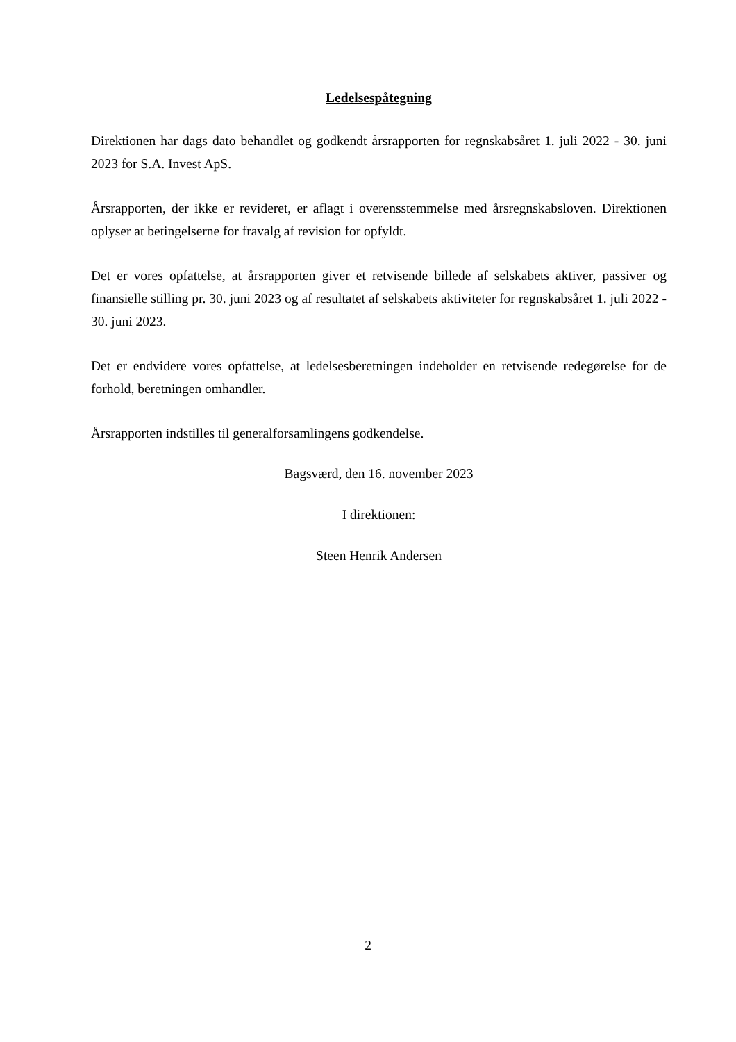Ledelsespåtegning
Direktionen har dags dato behandlet og godkendt årsrapporten for regnskabsåret 1. juli 2022 - 30. juni 2023 for S.A. Invest ApS.
Årsrapporten, der ikke er revideret, er aflagt i overensstemmelse med årsregnskabsloven. Direktionen oplyser at betingelserne for fravalg af revision for opfyldt.
Det er vores opfattelse, at årsrapporten giver et retvisende billede af selskabets aktiver, passiver og finansielle stilling pr. 30. juni 2023 og af resultatet af selskabets aktiviteter for regnskabsåret 1. juli 2022 - 30. juni 2023.
Det er endvidere vores opfattelse, at ledelsesberetningen indeholder en retvisende redegørelse for de forhold, beretningen omhandler.
Årsrapporten indstilles til generalforsamlingens godkendelse.
Bagsværd, den 16. november 2023
I direktionen:
Steen Henrik Andersen
2